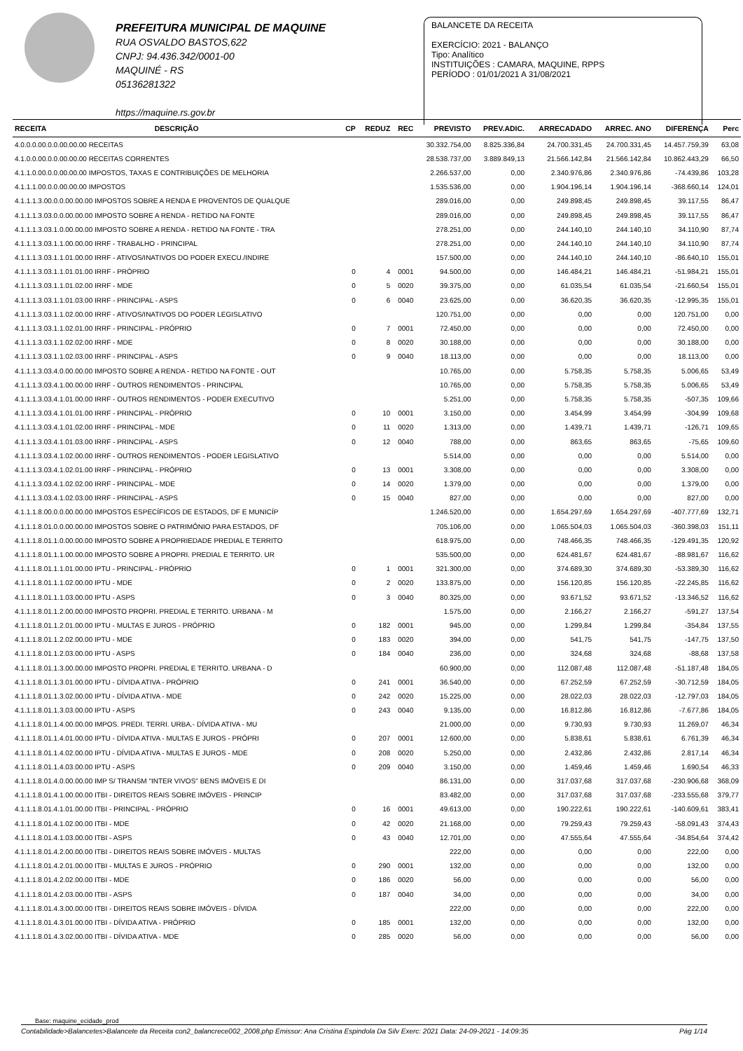PREFEITURA MUNICIPAL DE MAQUINE
RUA OSVALDO BASTOS,622
CNPJ: 94.436.342/0001-00
MAQUINÉ - RS
05136281322
https://maquine.rs.gov.br
BALANCETE DA RECEITA
EXERCÍCIO: 2021 - BALANÇO
Tipo: Analítico
INSTITUIÇÕES : CAMARA, MAQUINE, RPPS
PERÍODO : 01/01/2021 A 31/08/2021
| RECEITA | DESCRIÇÃO | CP | REDUZ | REC | PREVISTO | PREV.ADIC. | ARRECADADO | ARREC. ANO | DIFERENÇA | Perc |
| --- | --- | --- | --- | --- | --- | --- | --- | --- | --- | --- |
| 4.0.0.0.00.0.0.00.00.00 RECEITAS | | | | | 30.332.754,00 | 8.825.336,84 | 24.700.331,45 | 24.700.331,45 | 14.457.759,39 | 63,08 |
| 4.1.0.0.00.0.0.00.00.00 RECEITAS CORRENTES | | | | | 28.538.737,00 | 3.889.849,13 | 21.566.142,84 | 21.566.142,84 | 10.862.443,29 | 66,50 |
| 4.1.1.0.00.0.0.00.00.00 IMPOSTOS, TAXAS E CONTRIBUIÇÕES DE MELHORIA | | | | | 2.266.537,00 | 0,00 | 2.340.976,86 | 2.340.976,86 | -74.439,86 | 103,28 |
| 4.1.1.1.00.0.0.00.00.00 IMPOSTOS | | | | | 1.535.536,00 | 0,00 | 1.904.196,14 | 1.904.196,14 | -368.660,14 | 124,01 |
| 4.1.1.1.3.00.0.0.00.00.00 IMPOSTOS SOBRE A RENDA E PROVENTOS DE QUALQUE | | | | | 289.016,00 | 0,00 | 249.898,45 | 249.898,45 | 39.117,55 | 86,47 |
| 4.1.1.1.3.03.0.0.00.00.00 IMPOSTO SOBRE A RENDA - RETIDO NA FONTE | | | | | 289.016,00 | 0,00 | 249.898,45 | 249.898,45 | 39.117,55 | 86,47 |
| 4.1.1.1.3.03.1.0.00.00.00 IMPOSTO SOBRE A RENDA - RETIDO NA FONTE - TRA | | | | | 278.251,00 | 0,00 | 244.140,10 | 244.140,10 | 34.110,90 | 87,74 |
| 4.1.1.1.3.03.1.1.00.00.00 IRRF - TRABALHO - PRINCIPAL | | | | | 278.251,00 | 0,00 | 244.140,10 | 244.140,10 | 34.110,90 | 87,74 |
| 4.1.1.1.3.03.1.1.01.00.00 IRRF - ATIVOS/INATIVOS DO PODER EXECU./INDIRE | | | | | 157.500,00 | 0,00 | 244.140,10 | 244.140,10 | -86.640,10 | 155,01 |
| 4.1.1.1.3.03.1.1.01.01.00 IRRF - PRÓPRIO | | 0 | 4 | 0001 | 94.500,00 | 0,00 | 146.484,21 | 146.484,21 | -51.984,21 | 155,01 |
| 4.1.1.1.3.03.1.1.01.02.00 IRRF - MDE | | 0 | 5 | 0020 | 39.375,00 | 0,00 | 61.035,54 | 61.035,54 | -21.660,54 | 155,01 |
| 4.1.1.1.3.03.1.1.01.03.00 IRRF - PRINCIPAL - ASPS | | 0 | 6 | 0040 | 23.625,00 | 0,00 | 36.620,35 | 36.620,35 | -12.995,35 | 155,01 |
| 4.1.1.1.3.03.1.1.02.00.00 IRRF - ATIVOS/INATIVOS DO PODER LEGISLATIVO | | | | | 120.751,00 | 0,00 | 0,00 | 0,00 | 120.751,00 | 0,00 |
| 4.1.1.1.3.03.1.1.02.01.00 IRRF - PRINCIPAL - PRÓPRIO | | 0 | 7 | 0001 | 72.450,00 | 0,00 | 0,00 | 0,00 | 72.450,00 | 0,00 |
| 4.1.1.1.3.03.1.1.02.02.00 IRRF - MDE | | 0 | 8 | 0020 | 30.188,00 | 0,00 | 0,00 | 0,00 | 30.188,00 | 0,00 |
| 4.1.1.1.3.03.1.1.02.03.00 IRRF - PRINCIPAL - ASPS | | 0 | 9 | 0040 | 18.113,00 | 0,00 | 0,00 | 0,00 | 18.113,00 | 0,00 |
| 4.1.1.1.3.03.4.0.00.00.00 IMPOSTO SOBRE A RENDA - RETIDO NA FONTE - OUT | | | | | 10.765,00 | 0,00 | 5.758,35 | 5.758,35 | 5.006,65 | 53,49 |
| 4.1.1.1.3.03.4.1.00.00.00 IRRF - OUTROS RENDIMENTOS - PRINCIPAL | | | | | 10.765,00 | 0,00 | 5.758,35 | 5.758,35 | 5.006,65 | 53,49 |
| 4.1.1.1.3.03.4.1.01.00.00 IRRF - OUTROS RENDIMENTOS - PODER EXECUTIVO | | | | | 5.251,00 | 0,00 | 5.758,35 | 5.758,35 | -507,35 | 109,66 |
| 4.1.1.1.3.03.4.1.01.01.00 IRRF - PRINCIPAL - PRÓPRIO | | 0 | 10 | 0001 | 3.150,00 | 0,00 | 3.454,99 | 3.454,99 | -304,99 | 109,68 |
| 4.1.1.1.3.03.4.1.01.02.00 IRRF - PRINCIPAL - MDE | | 0 | 11 | 0020 | 1.313,00 | 0,00 | 1.439,71 | 1.439,71 | -126,71 | 109,65 |
| 4.1.1.1.3.03.4.1.01.03.00 IRRF - PRINCIPAL - ASPS | | 0 | 12 | 0040 | 788,00 | 0,00 | 863,65 | 863,65 | -75,65 | 109,60 |
| 4.1.1.1.3.03.4.1.02.00.00 IRRF - OUTROS RENDIMENTOS - PODER LEGISLATIVO | | | | | 5.514,00 | 0,00 | 0,00 | 0,00 | 5.514,00 | 0,00 |
| 4.1.1.1.3.03.4.1.02.01.00 IRRF - PRINCIPAL - PRÓPRIO | | 0 | 13 | 0001 | 3.308,00 | 0,00 | 0,00 | 0,00 | 3.308,00 | 0,00 |
| 4.1.1.1.3.03.4.1.02.02.00 IRRF - PRINCIPAL - MDE | | 0 | 14 | 0020 | 1.379,00 | 0,00 | 0,00 | 0,00 | 1.379,00 | 0,00 |
| 4.1.1.1.3.03.4.1.02.03.00 IRRF - PRINCIPAL - ASPS | | 0 | 15 | 0040 | 827,00 | 0,00 | 0,00 | 0,00 | 827,00 | 0,00 |
| 4.1.1.1.8.00.0.0.00.00.00 IMPOSTOS ESPECÍFICOS DE ESTADOS, DF E MUNICÍP | | | | | 1.246.520,00 | 0,00 | 1.654.297,69 | 1.654.297,69 | -407.777,69 | 132,71 |
| 4.1.1.1.8.01.0.0.00.00.00 IMPOSTOS SOBRE O PATRIMÔNIO PARA ESTADOS, DF | | | | | 705.106,00 | 0,00 | 1.065.504,03 | 1.065.504,03 | -360.398,03 | 151,11 |
| 4.1.1.1.8.01.1.0.00.00.00 IMPOSTO SOBRE A PROPRIEDADE PREDIAL E TERRITO | | | | | 618.975,00 | 0,00 | 748.466,35 | 748.466,35 | -129.491,35 | 120,92 |
| 4.1.1.1.8.01.1.1.00.00.00 IMPOSTO SOBRE A PROPRI. PREDIAL E TERRITO. UR | | | | | 535.500,00 | 0,00 | 624.481,67 | 624.481,67 | -88.981,67 | 116,62 |
| 4.1.1.1.8.01.1.1.01.00.00 IPTU - PRINCIPAL - PRÓPRIO | | 0 | 1 | 0001 | 321.300,00 | 0,00 | 374.689,30 | 374.689,30 | -53.389,30 | 116,62 |
| 4.1.1.1.8.01.1.1.02.00.00 IPTU - MDE | | 0 | 2 | 0020 | 133.875,00 | 0,00 | 156.120,85 | 156.120,85 | -22.245,85 | 116,62 |
| 4.1.1.1.8.01.1.1.03.00.00 IPTU - ASPS | | 0 | 3 | 0040 | 80.325,00 | 0,00 | 93.671,52 | 93.671,52 | -13.346,52 | 116,62 |
| 4.1.1.1.8.01.1.2.00.00.00 IMPOSTO PROPRI. PREDIAL E TERRITO. URBANA - M | | | | | 1.575,00 | 0,00 | 2.166,27 | 2.166,27 | -591,27 | 137,54 |
| 4.1.1.1.8.01.1.2.01.00.00 IPTU - MULTAS E JUROS - PRÓPRIO | | 0 | 182 | 0001 | 945,00 | 0,00 | 1.299,84 | 1.299,84 | -354,84 | 137,55 |
| 4.1.1.1.8.01.1.2.02.00.00 IPTU - MDE | | 0 | 183 | 0020 | 394,00 | 0,00 | 541,75 | 541,75 | -147,75 | 137,50 |
| 4.1.1.1.8.01.1.2.03.00.00 IPTU - ASPS | | 0 | 184 | 0040 | 236,00 | 0,00 | 324,68 | 324,68 | -88,68 | 137,58 |
| 4.1.1.1.8.01.1.3.00.00.00 IMPOSTO PROPRI. PREDIAL E TERRITO. URBANA - D | | | | | 60.900,00 | 0,00 | 112.087,48 | 112.087,48 | -51.187,48 | 184,05 |
| 4.1.1.1.8.01.1.3.01.00.00 IPTU - DÍVIDA ATIVA - PRÓPRIO | | 0 | 241 | 0001 | 36.540,00 | 0,00 | 67.252,59 | 67.252,59 | -30.712,59 | 184,05 |
| 4.1.1.1.8.01.1.3.02.00.00 IPTU - DÍVIDA ATIVA - MDE | | 0 | 242 | 0020 | 15.225,00 | 0,00 | 28.022,03 | 28.022,03 | -12.797,03 | 184,05 |
| 4.1.1.1.8.01.1.3.03.00.00 IPTU - ASPS | | 0 | 243 | 0040 | 9.135,00 | 0,00 | 16.812,86 | 16.812,86 | -7.677,86 | 184,05 |
| 4.1.1.1.8.01.1.4.00.00.00 IMPOS. PREDI. TERRI. URBA.- DÍVIDA ATIVA - MU | | | | | 21.000,00 | 0,00 | 9.730,93 | 9.730,93 | 11.269,07 | 46,34 |
| 4.1.1.1.8.01.1.4.01.00.00 IPTU - DÍVIDA ATIVA - MULTAS E JUROS - PRÓPRI | | 0 | 207 | 0001 | 12.600,00 | 0,00 | 5.838,61 | 5.838,61 | 6.761,39 | 46,34 |
| 4.1.1.1.8.01.1.4.02.00.00 IPTU - DÍVIDA ATIVA - MULTAS E JUROS - MDE | | 0 | 208 | 0020 | 5.250,00 | 0,00 | 2.432,86 | 2.432,86 | 2.817,14 | 46,34 |
| 4.1.1.1.8.01.1.4.03.00.00 IPTU - ASPS | | 0 | 209 | 0040 | 3.150,00 | 0,00 | 1.459,46 | 1.459,46 | 1.690,54 | 46,33 |
| 4.1.1.1.8.01.4.0.00.00.00 IMP S/ TRANSM "INTER VIVOS" BENS IMÓVEIS E DI | | | | | 86.131,00 | 0,00 | 317.037,68 | 317.037,68 | -230.906,68 | 368,09 |
| 4.1.1.1.8.01.4.1.00.00.00 ITBI - DIREITOS REAIS SOBRE IMÓVEIS - PRINCIP | | | | | 83.482,00 | 0,00 | 317.037,68 | 317.037,68 | -233.555,68 | 379,77 |
| 4.1.1.1.8.01.4.1.01.00.00 ITBI - PRINCIPAL - PRÓPRIO | | 0 | 16 | 0001 | 49.613,00 | 0,00 | 190.222,61 | 190.222,61 | -140.609,61 | 383,41 |
| 4.1.1.1.8.01.4.1.02.00.00 ITBI - MDE | | 0 | 42 | 0020 | 21.168,00 | 0,00 | 79.259,43 | 79.259,43 | -58.091,43 | 374,43 |
| 4.1.1.1.8.01.4.1.03.00.00 ITBI - ASPS | | 0 | 43 | 0040 | 12.701,00 | 0,00 | 47.555,64 | 47.555,64 | -34.854,64 | 374,42 |
| 4.1.1.1.8.01.4.2.00.00.00 ITBI - DIREITOS REAIS SOBRE IMÓVEIS - MULTAS | | | | | 222,00 | 0,00 | 0,00 | 0,00 | 222,00 | 0,00 |
| 4.1.1.1.8.01.4.2.01.00.00 ITBI - MULTAS E JUROS - PRÓPRIO | | 0 | 290 | 0001 | 132,00 | 0,00 | 0,00 | 0,00 | 132,00 | 0,00 |
| 4.1.1.1.8.01.4.2.02.00.00 ITBI - MDE | | 0 | 186 | 0020 | 56,00 | 0,00 | 0,00 | 0,00 | 56,00 | 0,00 |
| 4.1.1.1.8.01.4.2.03.00.00 ITBI - ASPS | | 0 | 187 | 0040 | 34,00 | 0,00 | 0,00 | 0,00 | 34,00 | 0,00 |
| 4.1.1.1.8.01.4.3.00.00.00 ITBI - DIREITOS REAIS SOBRE IMÓVEIS - DÍVIDA | | | | | 222,00 | 0,00 | 0,00 | 0,00 | 222,00 | 0,00 |
| 4.1.1.1.8.01.4.3.01.00.00 ITBI - DÍVIDA ATIVA - PRÓPRIO | | 0 | 185 | 0001 | 132,00 | 0,00 | 0,00 | 0,00 | 132,00 | 0,00 |
| 4.1.1.1.8.01.4.3.02.00.00 ITBI - DÍVIDA ATIVA - MDE | | 0 | 285 | 0020 | 56,00 | 0,00 | 0,00 | 0,00 | 56,00 | 0,00 |
Base: maquine_ecidade_prod
Contabilidade>Balancetes>Balancete da Receita con2_balancrece002_2008.php Emissor: Ana Cristina Espindola Da Silv Exerc: 2021 Data: 24-09-2021 - 14:09:35 Pág 1/14